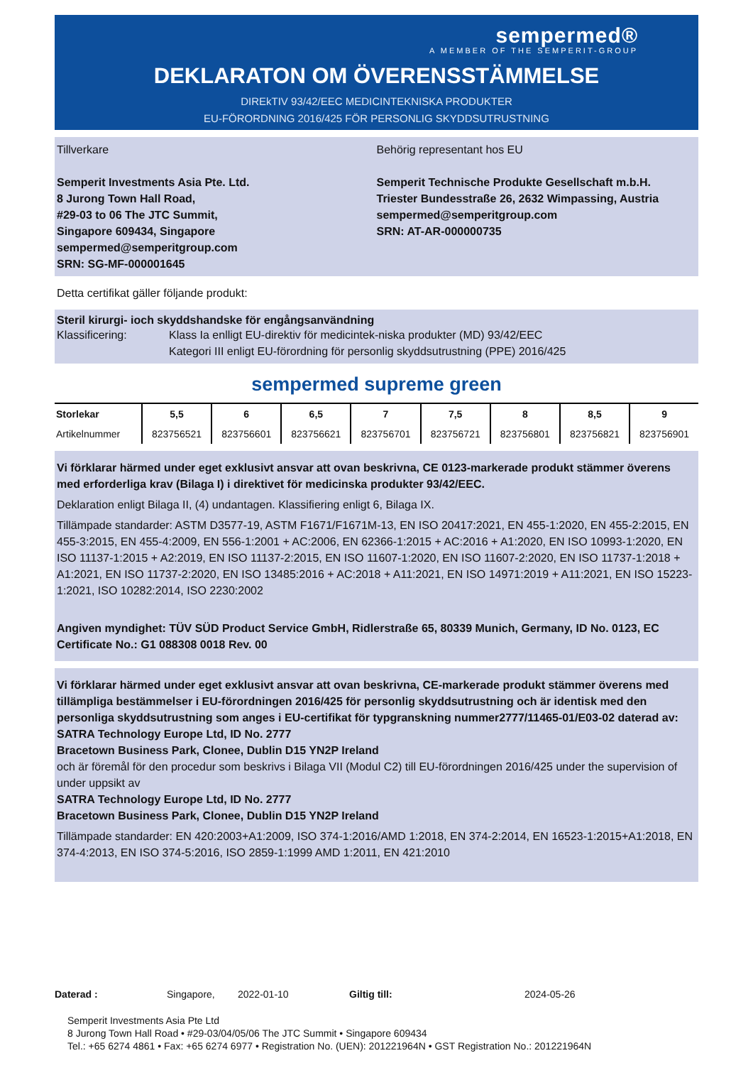sempermed®
A MEMBER OF THE SEMPERIT-GROUP
DEKLARATON OM ÖVERENSSTÄMMELSE
DIREkTIV 93/42/EEC MEDICINTEKNISKA PRODUKTER
EU-FÖRORDNING 2016/425 FÖR PERSONLIG SKYDDSUTRUSTNING
Tillverkare
Semperit Investments Asia Pte. Ltd.
8 Jurong Town Hall Road,
#29-03 to 06 The JTC Summit,
Singapore 609434, Singapore
sempermed@semperitgroup.com
SRN: SG-MF-000001645
Behörig representant hos EU
Semperit Technische Produkte Gesellschaft m.b.H.
Triester Bundesstraße 26, 2632 Wimpassing, Austria
sempermed@semperitgroup.com
SRN: AT-AR-000000735
Detta certifikat gäller följande produkt:
Steril kirurgi- ioch skyddshandske för engångsanvändning
Klassificering: Klass Ia enlligt EU-direktiv för medicintek-niska produkter (MD) 93/42/EEC
Kategori III enligt EU-förordning för personlig skyddsutrustning (PPE) 2016/425
sempermed supreme green
| Storlekar | 5,5 | 6 | 6,5 | 7 | 7,5 | 8 | 8,5 | 9 |
| --- | --- | --- | --- | --- | --- | --- | --- | --- |
| Artikelnummer | 823756521 | 823756601 | 823756621 | 823756701 | 823756721 | 823756801 | 823756821 | 823756901 |
Vi förklarar härmed under eget exklusivt ansvar att ovan beskrivna, CE 0123-markerade produkt stämmer överens med erforderliga krav (Bilaga I) i direktivet för medicinska produkter 93/42/EEC.
Deklaration enligt Bilaga II, (4) undantagen. Klassifiering enligt 6, Bilaga IX.
Tillämpade standarder: ASTM D3577-19, ASTM F1671/F1671M-13, EN ISO 20417:2021, EN 455-1:2020, EN 455-2:2015, EN 455-3:2015, EN 455-4:2009, EN 556-1:2001 + AC:2006, EN 62366-1:2015 + AC:2016 + A1:2020, EN ISO 10993-1:2020, EN ISO 11137-1:2015 + A2:2019, EN ISO 11137-2:2015, EN ISO 11607-1:2020, EN ISO 11607-2:2020, EN ISO 11737-1:2018 + A1:2021, EN ISO 11737-2:2020, EN ISO 13485:2016 + AC:2018 + A11:2021, EN ISO 14971:2019 + A11:2021, EN ISO 15223-1:2021, ISO 10282:2014, ISO 2230:2002
Angiven myndighet: TÜV SÜD Product Service GmbH, Ridlerstraße 65, 80339 Munich, Germany, ID No. 0123, EC Certificate No.: G1 088308 0018 Rev. 00
Vi förklarar härmed under eget exklusivt ansvar att ovan beskrivna, CE-markerade produkt stämmer överens med tillämpliga bestämmelser i EU-förordningen 2016/425 för personlig skyddsutrustning och är identisk med den personliga skyddsutrustning som anges i EU-certifikat för typgranskning nummer2777/11465-01/E03-02 daterad av:
SATRA Technology Europe Ltd, ID No. 2777
Bracetown Business Park, Clonee, Dublin D15 YN2P Ireland
och är föremål för den procedur som beskrivs i Bilaga VII (Modul C2) till EU-förordningen 2016/425 under the supervision of under uppsikt av
SATRA Technology Europe Ltd, ID No. 2777
Bracetown Business Park, Clonee, Dublin D15 YN2P Ireland
Tillämpade standarder: EN 420:2003+A1:2009, ISO 374-1:2016/AMD 1:2018, EN 374-2:2014, EN 16523-1:2015+A1:2018, EN 374-4:2013, EN ISO 374-5:2016, ISO 2859-1:1999 AMD 1:2011, EN 421:2010
Daterad : Singapore, 2022-01-10 Giltig till: 2024-05-26
Semperit Investments Asia Pte Ltd
8 Jurong Town Hall Road • #29-03/04/05/06 The JTC Summit • Singapore 609434
Tel.: +65 6274 4861 • Fax: +65 6274 6977 • Registration No. (UEN): 201221964N • GST Registration No.: 201221964N